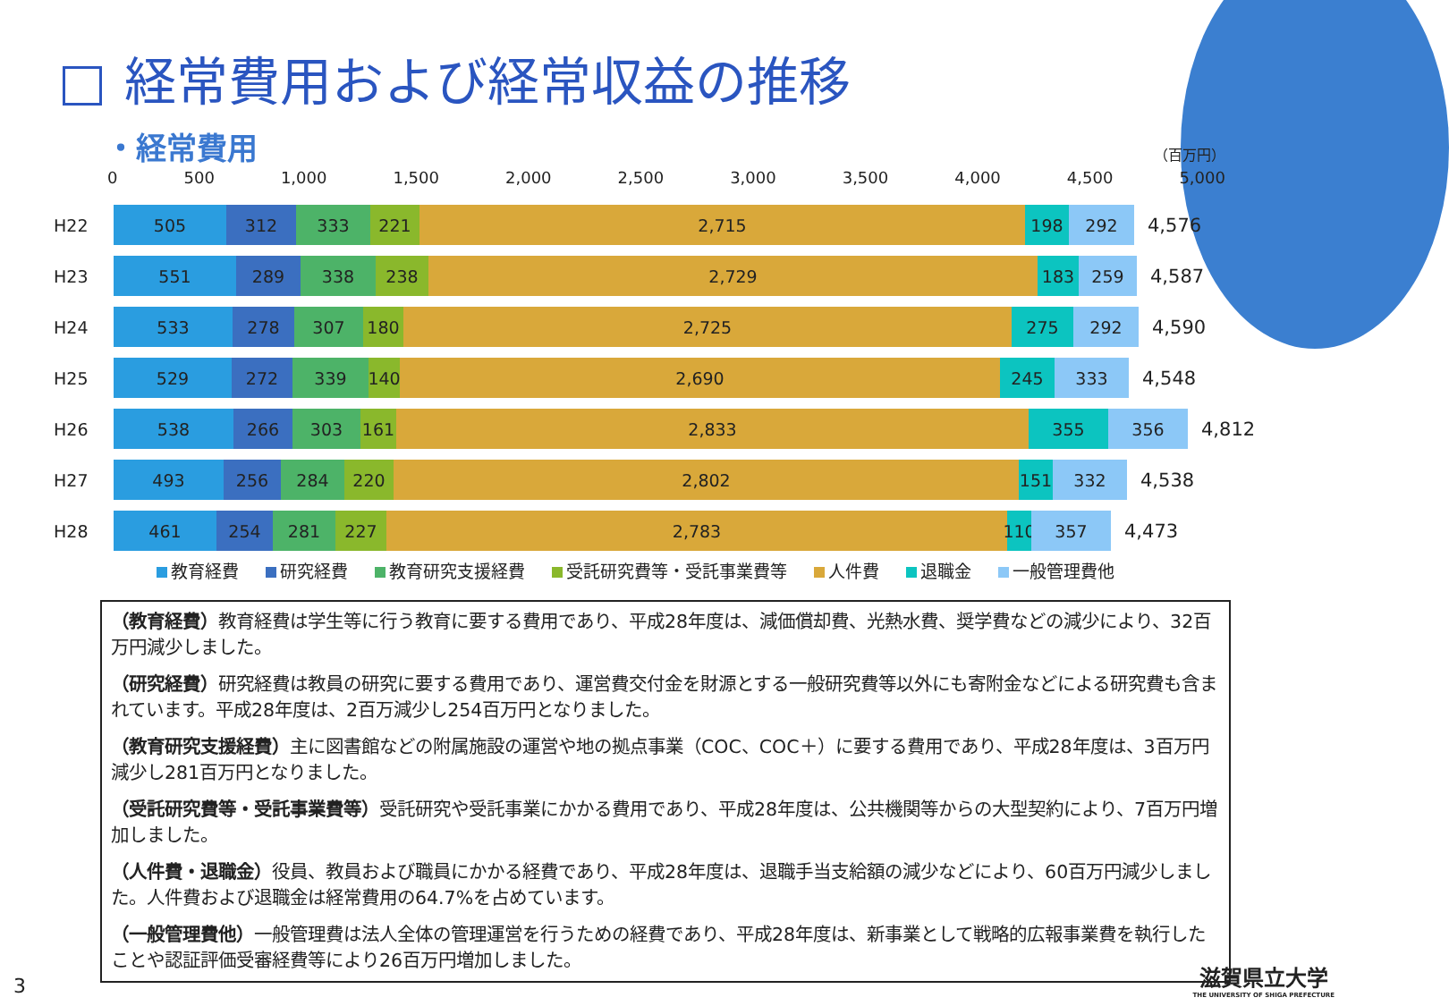経常費用および経常収益の推移
・経常費用
（百万円）
0 500 1,000 1,500 2,000 2,500 3,000 3,500 4,000 4,500 5,000
H22
505 312 333 221 2,715 198 292
4,576
H23
551 289 338 238 2,729 183 259
4,587
H24
533 278 307 180 2,725 275 292
4,590
H25
529 272 339 140 2,690 245 333
4,548
H26
538 266 303 161 2,833 355 356
4,812
H27
493 256 284 220 2,802 151 332
4,538
H28
461 254 281 227 2,783 110
357
4,473
教育経費 研究経費 教育研究支援経費 受託研究費等・受託事業費等 人件費 退職金 一般管理費他
（教育経費）教育経費は学生等に行う教育に要する費用であり、平成28年度は、減価償却費、光熱水費、奨学費などの減少により、32百万円減少しました。
（研究経費）研究経費は教員の研究に要する費用であり、運営費交付金を財源とする一般研究費等以外にも寄附金などによる研究費も含まれています。平成28年度は、2百万減少し254百万円となりました。
（教育研究支援経費）主に図書館などの附属施設の運営や地の拠点事業（COC、COC＋）に要する費用であり、平成28年度は、3百万円減少し281百万円となりました。
（受託研究費等・受託事業費等）受託研究や受託事業にかかる費用であり、平成28年度は、公共機関等からの大型契約により、7百万円増加しました。
（人件費・退職金）役員、教員および職員にかかる経費であり、平成28年度は、退職手当支給額の減少などにより、60百万円減少しました。人件費および退職金は経常費用の64.7%を占めています。
（一般管理費他）一般管理費は法人全体の管理運営を行うための経費であり、平成28年度は、新事業として戦略的広報事業費を執行したことや認証評価受審経費等により26百万円増加しました。
3
滋賀県立大学
THE UNIVERSITY OF SHIGA PREFECTURE